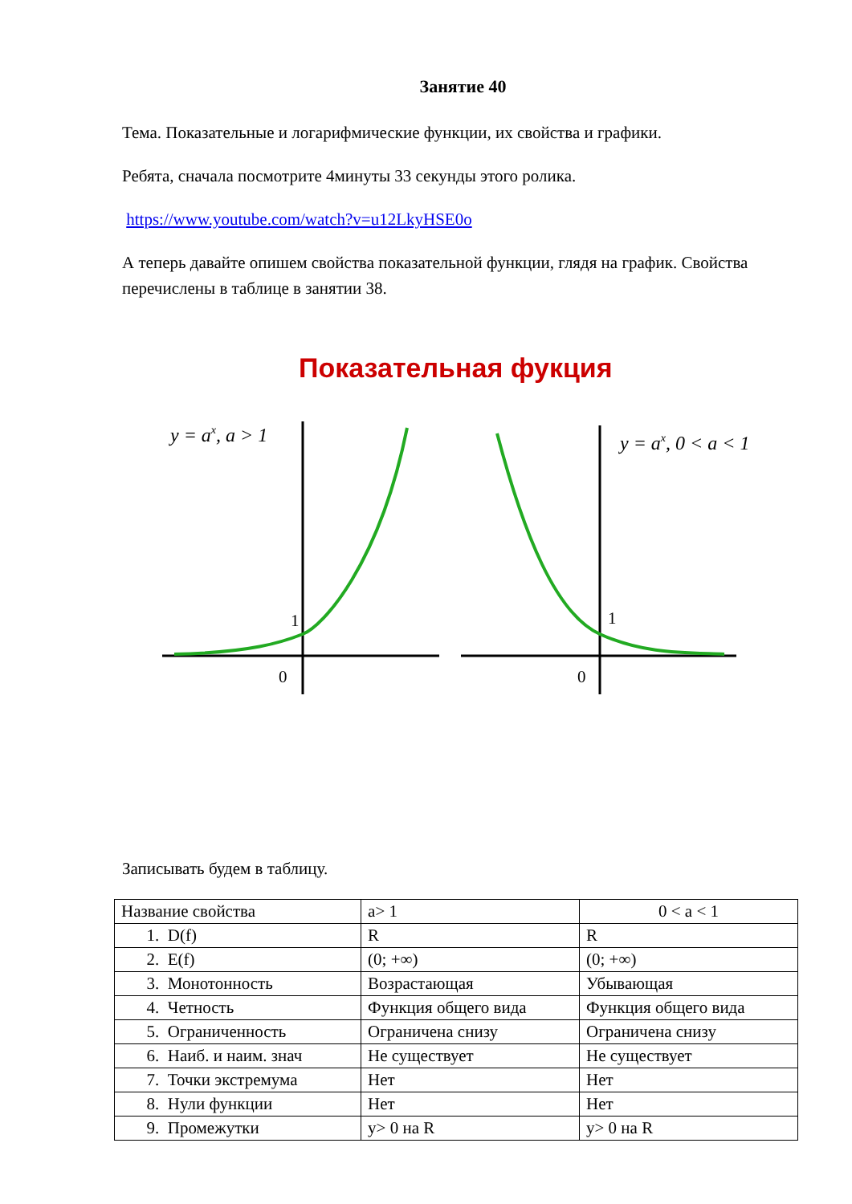Занятие 40
Тема. Показательные и логарифмические функции, их свойства и графики.
Ребята, сначала посмотрите 4минуты 33 секунды этого ролика.
https://www.youtube.com/watch?v=u12LkyHSE0o
А теперь давайте опишем свойства показательной функции, глядя на график. Свойства перечислены в таблице в занятии 38.
Показательная фукция
y = ax, a > 1
1
0
y = ax, 0 < a < 1
1
0
Записывать будем в таблицу.
| Название свойства | a> 1 | 0 < a < 1 |
| 1. D(f) | R | R |
| 2. E(f) | (0; +∞) | (0; +∞) |
| 3. Монотонность | Возрастающая | Убывающая |
| 4. Четность | Функция общего вида | Функция общего вида |
| 5. Ограниченность | Ограничена снизу | Ограничена снизу |
| 6. Наиб. и наим. знач | Не существует | Не существует |
| 7. Точки экстремума | Нет | Нет |
| 8. Нули функции | Нет | Нет |
| 9. Промежутки | y> 0 на R | y> 0 на R |